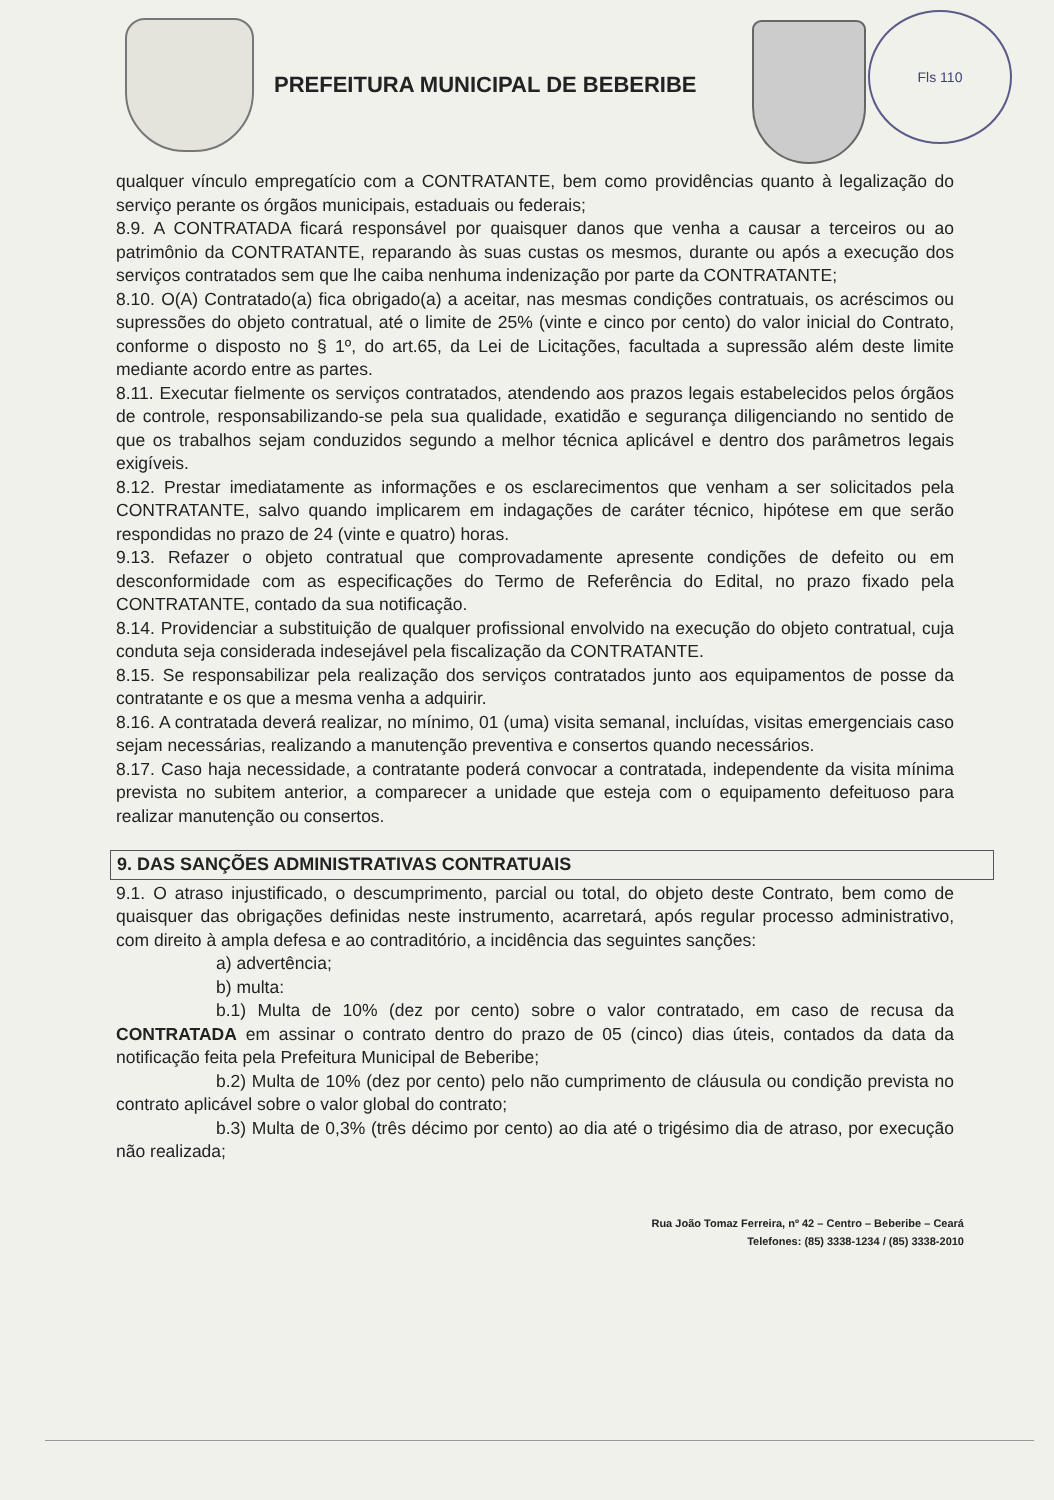PREFEITURA MUNICIPAL DE BEBERIBE
Fls 110
qualquer vínculo empregatício com a CONTRATANTE, bem como providências quanto à legalização do serviço perante os órgãos municipais, estaduais ou federais;
8.9. A CONTRATADA ficará responsável por quaisquer danos que venha a causar a terceiros ou ao patrimônio da CONTRATANTE, reparando às suas custas os mesmos, durante ou após a execução dos serviços contratados sem que lhe caiba nenhuma indenização por parte da CONTRATANTE;
8.10. O(A) Contratado(a) fica obrigado(a) a aceitar, nas mesmas condições contratuais, os acréscimos ou supressões do objeto contratual, até o limite de 25% (vinte e cinco por cento) do valor inicial do Contrato, conforme o disposto no § 1º, do art.65, da Lei de Licitações, facultada a supressão além deste limite mediante acordo entre as partes.
8.11. Executar fielmente os serviços contratados, atendendo aos prazos legais estabelecidos pelos órgãos de controle, responsabilizando-se pela sua qualidade, exatidão e segurança diligenciando no sentido de que os trabalhos sejam conduzidos segundo a melhor técnica aplicável e dentro dos parâmetros legais exigíveis.
8.12. Prestar imediatamente as informações e os esclarecimentos que venham a ser solicitados pela CONTRATANTE, salvo quando implicarem em indagações de caráter técnico, hipótese em que serão respondidas no prazo de 24 (vinte e quatro) horas.
9.13. Refazer o objeto contratual que comprovadamente apresente condições de defeito ou em desconformidade com as especificações do Termo de Referência do Edital, no prazo fixado pela CONTRATANTE, contado da sua notificação.
8.14. Providenciar a substituição de qualquer profissional envolvido na execução do objeto contratual, cuja conduta seja considerada indesejável pela fiscalização da CONTRATANTE.
8.15. Se responsabilizar pela realização dos serviços contratados junto aos equipamentos de posse da contratante e os que a mesma venha a adquirir.
8.16. A contratada deverá realizar, no mínimo, 01 (uma) visita semanal, incluídas, visitas emergenciais caso sejam necessárias, realizando a manutenção preventiva e consertos quando necessários.
8.17. Caso haja necessidade, a contratante poderá convocar a contratada, independente da visita mínima prevista no subitem anterior, a comparecer a unidade que esteja com o equipamento defeituoso para realizar manutenção ou consertos.
9. DAS SANÇÕES ADMINISTRATIVAS CONTRATUAIS
9.1. O atraso injustificado, o descumprimento, parcial ou total, do objeto deste Contrato, bem como de quaisquer das obrigações definidas neste instrumento, acarretará, após regular processo administrativo, com direito à ampla defesa e ao contraditório, a incidência das seguintes sanções:
a) advertência;
b) multa:
b.1) Multa de 10% (dez por cento) sobre o valor contratado, em caso de recusa da CONTRATADA em assinar o contrato dentro do prazo de 05 (cinco) dias úteis, contados da data da notificação feita pela Prefeitura Municipal de Beberibe;
b.2) Multa de 10% (dez por cento) pelo não cumprimento de cláusula ou condição prevista no contrato aplicável sobre o valor global do contrato;
b.3) Multa de 0,3% (três décimo por cento) ao dia até o trigésimo dia de atraso, por execução não realizada;
Rua João Tomaz Ferreira, nº 42 – Centro – Beberibe – Ceará
Telefones: (85) 3338-1234 / (85) 3338-2010